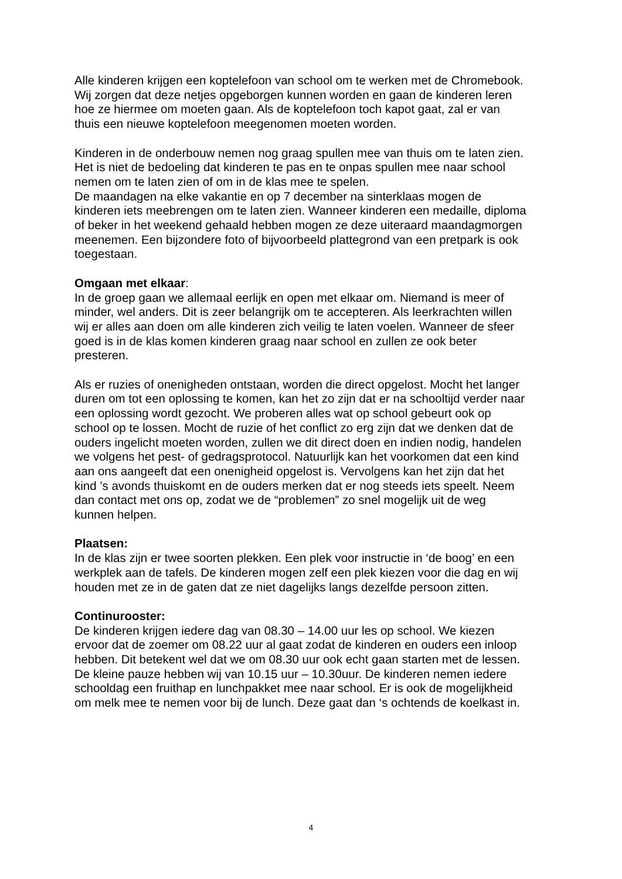Alle kinderen krijgen een koptelefoon van school om te werken met de Chromebook. Wij zorgen dat deze netjes opgeborgen kunnen worden en gaan de kinderen leren hoe ze hiermee om moeten gaan. Als de koptelefoon toch kapot gaat, zal er van thuis een nieuwe koptelefoon meegenomen moeten worden.
Kinderen in de onderbouw nemen nog graag spullen mee van thuis om te laten zien.
Het is niet de bedoeling dat kinderen te pas en te onpas spullen mee naar school nemen om te laten zien of om in de klas mee te spelen.
De maandagen na elke vakantie en op 7 december na sinterklaas mogen de kinderen iets meebrengen om te laten zien. Wanneer kinderen een medaille, diploma of beker in het weekend gehaald hebben mogen ze deze uiteraard maandagmorgen meenemen. Een bijzondere foto of bijvoorbeeld plattegrond van een pretpark is ook toegestaan.
Omgaan met elkaar:
In de groep gaan we allemaal eerlijk en open met elkaar om. Niemand is meer of minder, wel anders. Dit is zeer belangrijk om te accepteren. Als leerkrachten willen wij er alles aan doen om alle kinderen zich veilig te laten voelen. Wanneer de sfeer goed is in de klas komen kinderen graag naar school en zullen ze ook beter presteren.
Als er ruzies of onenigheden ontstaan, worden die direct opgelost. Mocht het langer duren om tot een oplossing te komen, kan het zo zijn dat er na schooltijd verder naar een oplossing wordt gezocht. We proberen alles wat op school gebeurt ook op school op te lossen. Mocht de ruzie of het conflict zo erg zijn dat we denken dat de ouders ingelicht moeten worden, zullen we dit direct doen en indien nodig, handelen we volgens het pest- of gedragsprotocol. Natuurlijk kan het voorkomen dat een kind aan ons aangeeft dat een onenigheid opgelost is. Vervolgens kan het zijn dat het kind ’s avonds thuiskomt en de ouders merken dat er nog steeds iets speelt. Neem dan contact met ons op, zodat we de “problemen” zo snel mogelijk uit de weg kunnen helpen.
Plaatsen:
In de klas zijn er twee soorten plekken. Een plek voor instructie in ‘de boog’ en een werkplek aan de tafels. De kinderen mogen zelf een plek kiezen voor die dag en wij houden met ze in de gaten dat ze niet dagelijks langs dezelfde persoon zitten.
Continurooster:
De kinderen krijgen iedere dag van 08.30 – 14.00 uur les op school. We kiezen ervoor dat de zoemer om 08.22 uur al gaat zodat de kinderen en ouders een inloop hebben. Dit betekent wel dat we om 08.30 uur ook echt gaan starten met de lessen. De kleine pauze hebben wij van 10.15 uur – 10.30uur. De kinderen nemen iedere schooldag een fruithap en lunchpakket mee naar school. Er is ook de mogelijkheid om melk mee te nemen voor bij de lunch. Deze gaat dan ‘s ochtends de koelkast in.
4